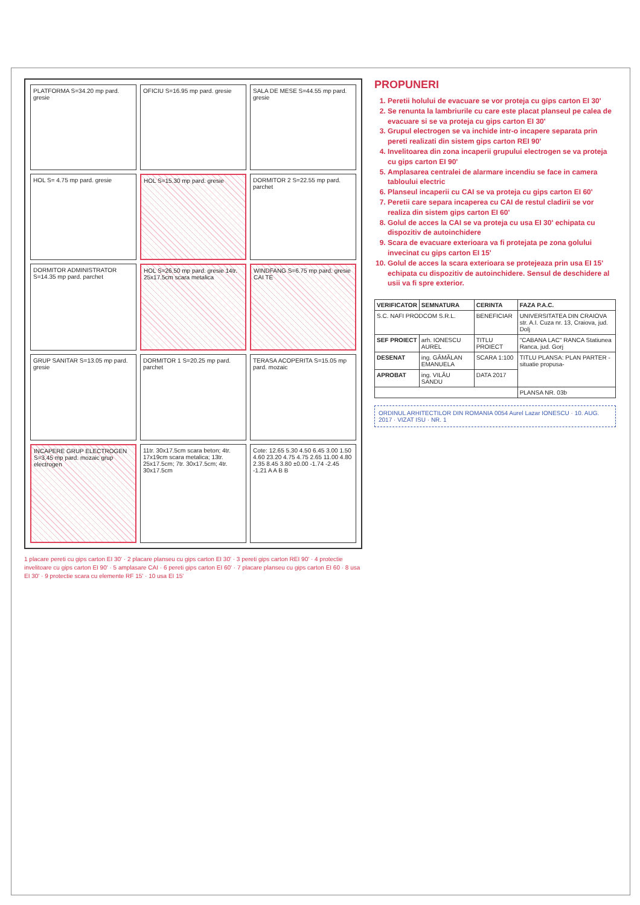PLATFORMA S=34.20 mp pard. gresie
OFICIU S=16.95 mp pard. gresie
SALA DE MESE S=44.55 mp pard. gresie
HOL S= 4.75 mp pard. gresie
HOL S=15.30 mp pard. gresie
DORMITOR 2 S=22.55 mp pard. parchet
DORMITOR ADMINISTRATOR S=14.35 mp pard. parchet
HOL S=26.50 mp pard. gresie 14tr. 25x17.5cm scara metalica
WINDFANG S=6.75 mp pard. gresie CAI TE
GRUP SANITAR S=13.05 mp pard. gresie
DORMITOR 1 S=20.25 mp pard. parchet
TERASA ACOPERITA S=15.05 mp pard. mozaic
INCAPERE GRUP ELECTROGEN S=3.45 mp pard. mozaic grup electrogen
11tr. 30x17.5cm scara beton; 4tr. 17x19cm scara metalica; 13tr. 25x17.5cm; 7tr. 30x17.5cm; 4tr. 30x17.5cm
Cote: 12.65 5.30 4.50 6.45 3.00 1.50 4.60 23.20 4.75 4.75 2.65 11.00 4.80 2.35 8.45 3.80 ±0.00 -1.74 -2.45 -1.21 A A B B
1 placare pereti cu gips carton EI 30' · 2 placare planseu cu gips carton EI 30' · 3 pereti gips carton REI 90' · 4 protectie invelitoare cu gips carton EI 90' · 5 amplasare CAI · 6 pereti gips carton EI 60' · 7 placare planseu cu gips carton EI 60 · 8 usa EI 30' · 9 protectie scara cu elemente RF 15' · 10 usa EI 15'
PROPUNERI
1. Peretii holului de evacuare se vor proteja cu gips carton EI 30'
2. Se renunta la lambriurile cu care este placat planseul pe calea de evacuare si se va proteja cu gips carton EI 30'
3. Grupul electrogen se va inchide intr-o incapere separata prin pereti realizati din sistem gips carton REI 90'
4. Invelitoarea din zona incaperii grupului electrogen se va proteja cu gips carton EI 90'
5. Amplasarea centralei de alarmare incendiu se face in camera tabloului electric
6. Planseul incaperii cu CAI se va proteja cu gips carton EI 60'
7. Peretii care separa incaperea cu CAI de restul cladirii se vor realiza din sistem gips carton EI 60'
8. Golul de acces la CAI se va proteja cu usa EI 30' echipata cu dispozitiv de autoinchidere
9. Scara de evacuare exterioara va fi protejata pe zona golului invecinat cu gips carton EI 15'
10. Golul de acces la scara exterioara se protejeaza prin usa EI 15' echipata cu dispozitiv de autoinchidere. Sensul de deschidere al usii va fi spre exterior.
| VERIFICATOR | SEMNATURA | CERINTA | FAZA P.A.C. |
| --- | --- | --- | --- |
| S.C. NAFI PRODCOM S.R.L. | | BENEFICIAR | UNIVERSITATEA DIN CRAIOVA str. A.I. Cuza nr. 13, Craiova, jud. Dolj |
| SEF PROIECT | arh. IONESCU AUREL | TITLU PROIECT | "CABANA LAC" RANCA Statiunea Ranca, jud. Gorj |
| DESENAT | ing. GÂMĂLAN EMANUELA | SCARA 1:100 | TITLU PLANSA: PLAN PARTER -situatie propusa- |
| APROBAT | ing. VILĂU SANDU | DATA 2017 | |
| | | | PLANSA NR. 03b |
ORDINUL ARHITECTILOR DIN ROMANIA 0054 Aurel Lazar IONESCU · 10. AUG. 2017 · VIZAT ISU · NR. 1